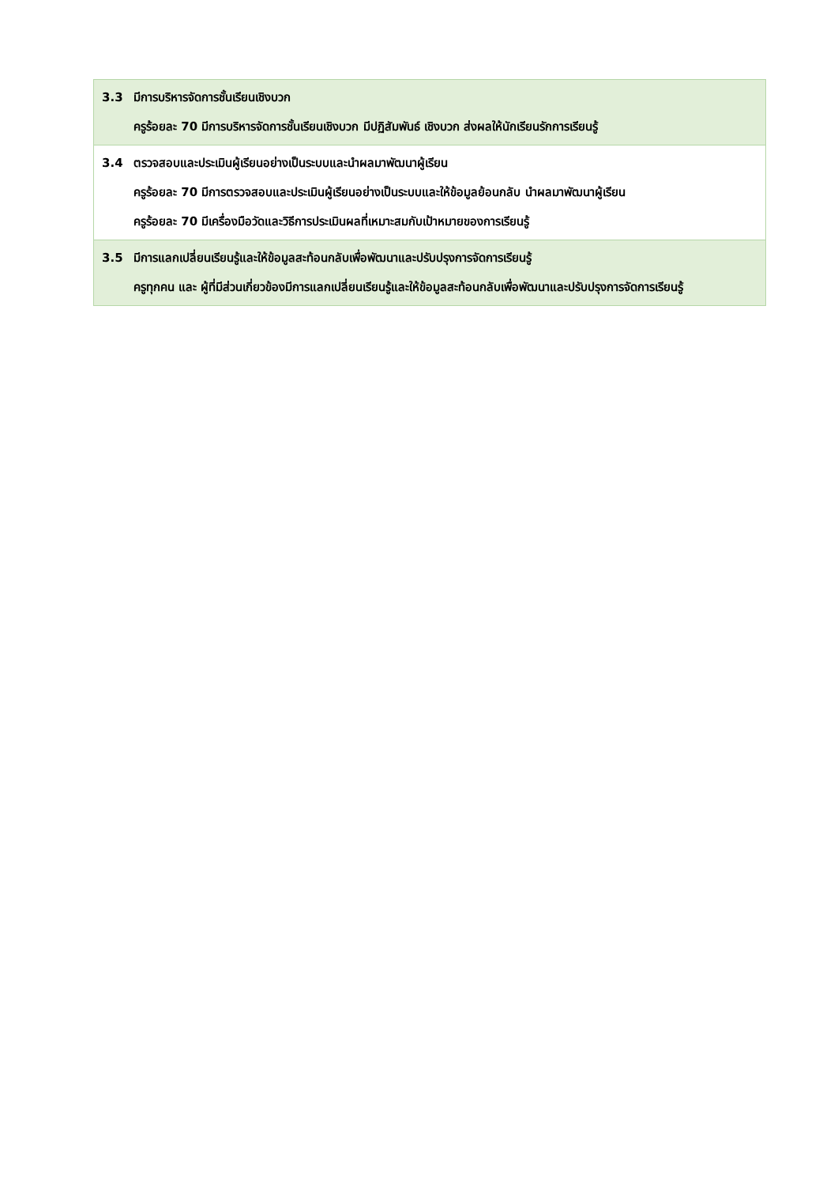| 3.3 มีการบริหารจัดการชั้นเรียนเชิงบวก ครูร้อยละ 70 มีการบริหารจัดการชั้นเรียนเชิงบวก มีปฏิสัมพันธ์ เชิงบวก ส่งผลให้นักเรียนรักการเรียนรู้ |
| 3.4 ตรวจสอบและประเมินผู้เรียนอย่างเป็นระบบและนำผลมาพัฒนาผู้เรียน ครูร้อยละ 70 มีการตรวจสอบและประเมินผู้เรียนอย่างเป็นระบบและให้ข้อมูลย้อนกลับ นำผลมาพัฒนาผู้เรียน ครูร้อยละ 70 มีเครื่องมือวัดและวิธีการประเมินผลที่เหมาะสมกับเป้าหมายของการเรียนรู้ |
| 3.5 มีการแลกเปลี่ยนเรียนรู้และให้ข้อมูลสะท้อนกลับเพื่อพัฒนาและปรับปรุงการจัดการเรียนรู้ ครูทุกคน และ ผู้ที่มีส่วนเกี่ยวข้องมีการแลกเปลี่ยนเรียนรู้และให้ข้อมูลสะท้อนกลับเพื่อพัฒนาและปรับปรุงการจัดการเรียนรู้ |